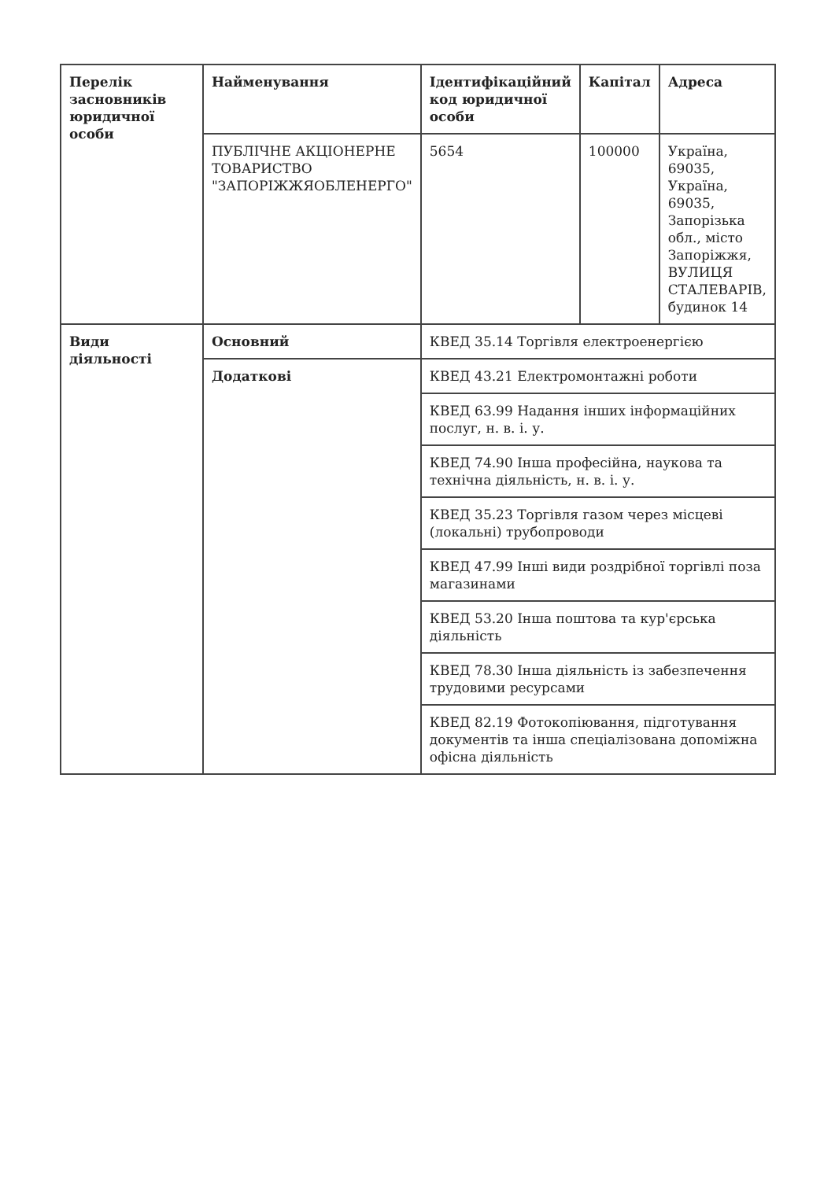| Перелік засновників юридичної особи | Найменування | Ідентифікаційний код юридичної особи | Капітал | Адреса |
| --- | --- | --- | --- | --- |
| | ПУБЛІЧНЕ АКЦІОНЕРНЕ ТОВАРИСТВО "ЗАПОРІЖЖЯОБЛЕНЕРГО" | 5654 | 100000 | Україна, 69035, Україна, 69035, Запорізька обл., місто Запоріжжя, ВУЛИЦЯ СТАЛЕВАРІВ, будинок 14 |
| Види діяльності | Основний | КВЕД 35.14 Торгівля електроенергією | | |
| | Додаткові | КВЕД 43.21 Електромонтажні роботи | | |
| | | КВЕД 63.99 Надання інших інформаційних послуг, н. в. і. у. | | |
| | | КВЕД 74.90 Інша професійна, наукова та технічна діяльність, н. в. і. у. | | |
| | | КВЕД 35.23 Торгівля газом через місцеві (локальні) трубопроводи | | |
| | | КВЕД 47.99 Інші види роздрібної торгівлі поза магазинами | | |
| | | КВЕД 53.20 Інша поштова та кур'єрська діяльність | | |
| | | КВЕД 78.30 Інша діяльність із забезпечення трудовими ресурсами | | |
| | | КВЕД 82.19 Фотокопіювання, підготування документів та інша спеціалізована допоміжна офісна діяльність | | |